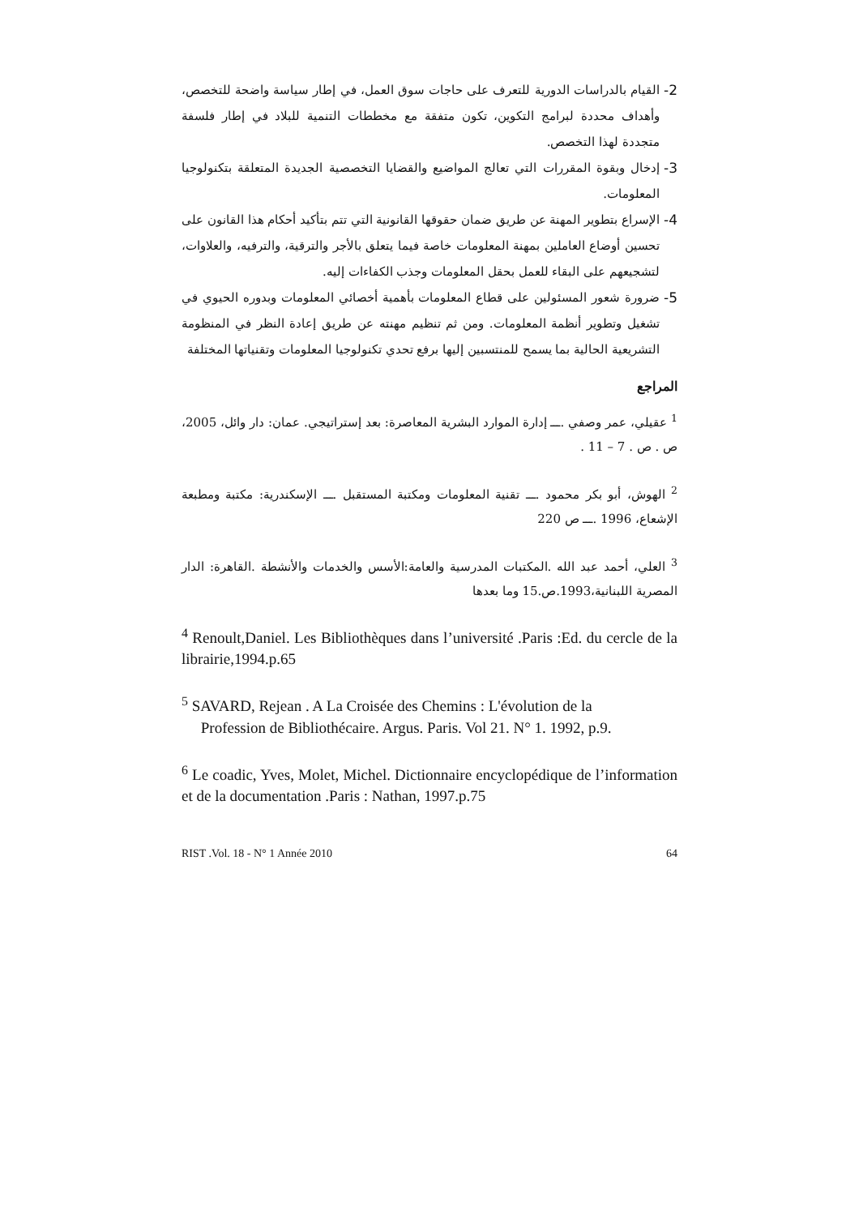2- القيام بالدراسات الدورية للتعرف على حاجات سوق العمل، في إطار سياسة واضحة للتخصص، وأهداف محددة لبرامج التكوين، تكون متفقة مع مخططات التنمية للبلاد في إطار فلسفة متجددة لهذا التخصص.
3- إدخال وبقوة المقررات التي تعالج المواضيع والقضايا التخصصية الجديدة المتعلقة بتكنولوجيا المعلومات.
4- الإسراع بتطوير المهنة عن طريق ضمان حقوقها القانونية التي تتم بتأكيد أحكام هذا القانون على تحسين أوضاع العاملين بمهنة المعلومات خاصة فيما يتعلق بالأجر والترقية، والترفيه، والعلاوات، لتشجيعهم على البقاء للعمل بحقل المعلومات وجذب الكفاءات إليه.
5- ضرورة شعور المسئولين على قطاع المعلومات بأهمية أخصائي المعلومات وبدوره الحيوي في تشغيل وتطوير أنظمة المعلومات. ومن ثم تنظيم مهنته عن طريق إعادة النظر في المنظومة التشريعية الحالية بما يسمح للمنتسبين إليها برفع تحدي تكنولوجيا المعلومات وتقنياتها المختلفة
المراجع
<sup>1</sup> عقيلي، عمر وصفي .ـــ إدارة الموارد البشرية المعاصرة: بعد إستراتيجي. عمان: دار وائل، 2005، ص . ص . 7 – 11 .
<sup>2</sup> الهوش، أبو بكر محمود .ـــ تقنية المعلومات ومكتبة المستقبل .ـــ الإسكندرية: مكتبة ومطبعة الإشعاع، 1996 .ـــ ص 220
<sup>3</sup> العلي، أحمد عبد الله .المكتبات المدرسية والعامة:الأسس والخدمات والأنشطة .القاهرة: الدار المصرية اللبنانية،1993.ص.15 وما بعدها
<sup>4</sup> Renoult,Daniel. Les Bibliothèques dans l’université .Paris :Ed. du cercle de la librairie,1994.p.65
<sup>5</sup> SAVARD, Rejean . A La Croisée des Chemins : L'évolution de la
Profession de Bibliothécaire. Argus. Paris. Vol 21. N° 1. 1992, p.9.
<sup>6</sup> Le coadic, Yves, Molet, Michel. Dictionnaire encyclopédique de l’information et de la documentation .Paris : Nathan, 1997.p.75
RIST .Vol. 18 - N° 1 Année 2010 64